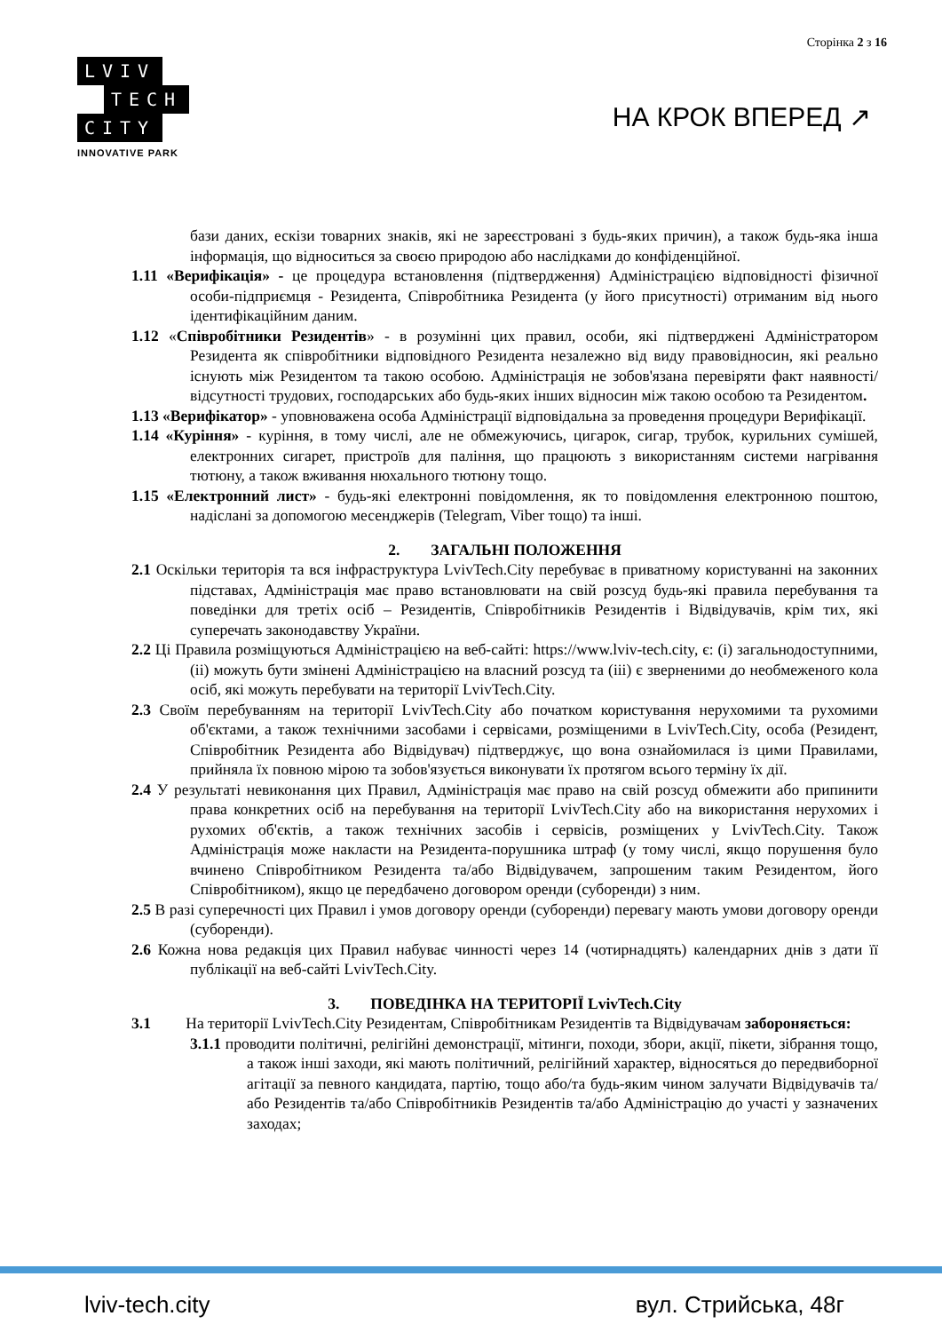Сторінка 2 з 16
LVIV
TECH
CITY
INNOVATIVE PARK
НА КРОК ВПЕРЕД ↗
бази даних, ескізи товарних знаків, які не зареєстровані з будь-яких причин), а також будь-яка інша інформація, що відноситься за своєю природою або наслідками до конфіденційної.
1.11 «Верифікація» - це процедура встановлення (підтвердження) Адміністрацією відповідності фізичної особи-підприємця - Резидента, Співробітника Резидента (у його присутності) отриманим від нього ідентифікаційним даним.
1.12 «Співробітники Резидентів» - в розумінні цих правил, особи, які підтверджені Адміністратором Резидента як співробітники відповідного Резидента незалежно від виду правовідносин, які реально існують між Резидентом та такою особою. Адміністрація не зобов'язана перевіряти факт наявності/відсутності трудових, господарських або будь-яких інших відносин між такою особою та Резидентом.
1.13 «Верифікатор» - уповноважена особа Адміністрації відповідальна за проведення процедури Верифікації.
1.14 «Куріння» - куріння, в тому числі, але не обмежуючись, цигарок, сигар, трубок, курильних сумішей, електронних сигарет, пристроїв для паління, що працюють з використанням системи нагрівання тютюну, а також вживання нюхального тютюну тощо.
1.15 «Електронний лист» - будь-які електронні повідомлення, як то повідомлення електронною поштою, надіслані за допомогою месенджерів (Telegram, Viber тощо) та інші.
2. ЗАГАЛЬНІ ПОЛОЖЕННЯ
2.1 Оскільки територія та вся інфраструктура LvivTech.City перебуває в приватному користуванні на законних підставах, Адміністрація має право встановлювати на свій розсуд будь-які правила перебування та поведінки для третіх осіб – Резидентів, Співробітників Резидентів і Відвідувачів, крім тих, які суперечать законодавству України.
2.2 Ці Правила розміщуються Адміністрацією на веб-сайті: https://www.lviv-tech.city, є: (і) загальнодоступними, (іі) можуть бути змінені Адміністрацією на власний розсуд та (ііі) є зверненими до необмеженого кола осіб, які можуть перебувати на території LvivTech.City.
2.3 Своїм перебуванням на території LvivTech.City або початком користування нерухомими та рухомими об'єктами, а також технічними засобами і сервісами, розміщеними в LvivTech.City, особа (Резидент, Співробітник Резидента або Відвідувач) підтверджує, що вона ознайомилася із цими Правилами, прийняла їх повною мірою та зобов'язується виконувати їх протягом всього терміну їх дії.
2.4 У результаті невиконання цих Правил, Адміністрація має право на свій розсуд обмежити або припинити права конкретних осіб на перебування на території LvivTech.City або на використання нерухомих і рухомих об'єктів, а також технічних засобів і сервісів, розміщених у LvivTech.City. Також Адміністрація може накласти на Резидента-порушника штраф (у тому числі, якщо порушення було вчинено Співробітником Резидента та/або Відвідувачем, запрошеним таким Резидентом, його Співробітником), якщо це передбачено договором оренди (суборенди) з ним.
2.5 В разі суперечності цих Правил і умов договору оренди (суборенди) перевагу мають умови договору оренди (суборенди).
2.6 Кожна нова редакція цих Правил набуває чинності через 14 (чотирнадцять) календарних днів з дати її публікації на веб-сайті LvivTech.City.
3. ПОВЕДІНКА НА ТЕРИТОРІЇ LvivTech.City
3.1 На території LvivTech.City Резидентам, Співробітникам Резидентів та Відвідувачам забороняється:
3.1.1 проводити політичні, релігійні демонстрації, мітинги, походи, збори, акції, пікети, зібрання тощо, а також інші заходи, які мають політичний, релігійний характер, відносяться до передвиборної агітації за певного кандидата, партію, тощо або/та будь-яким чином залучати Відвідувачів та/або Резидентів та/або Співробітників Резидентів та/або Адміністрацію до участі у зазначених заходах;
lviv-tech.city вул. Стрийська, 48г